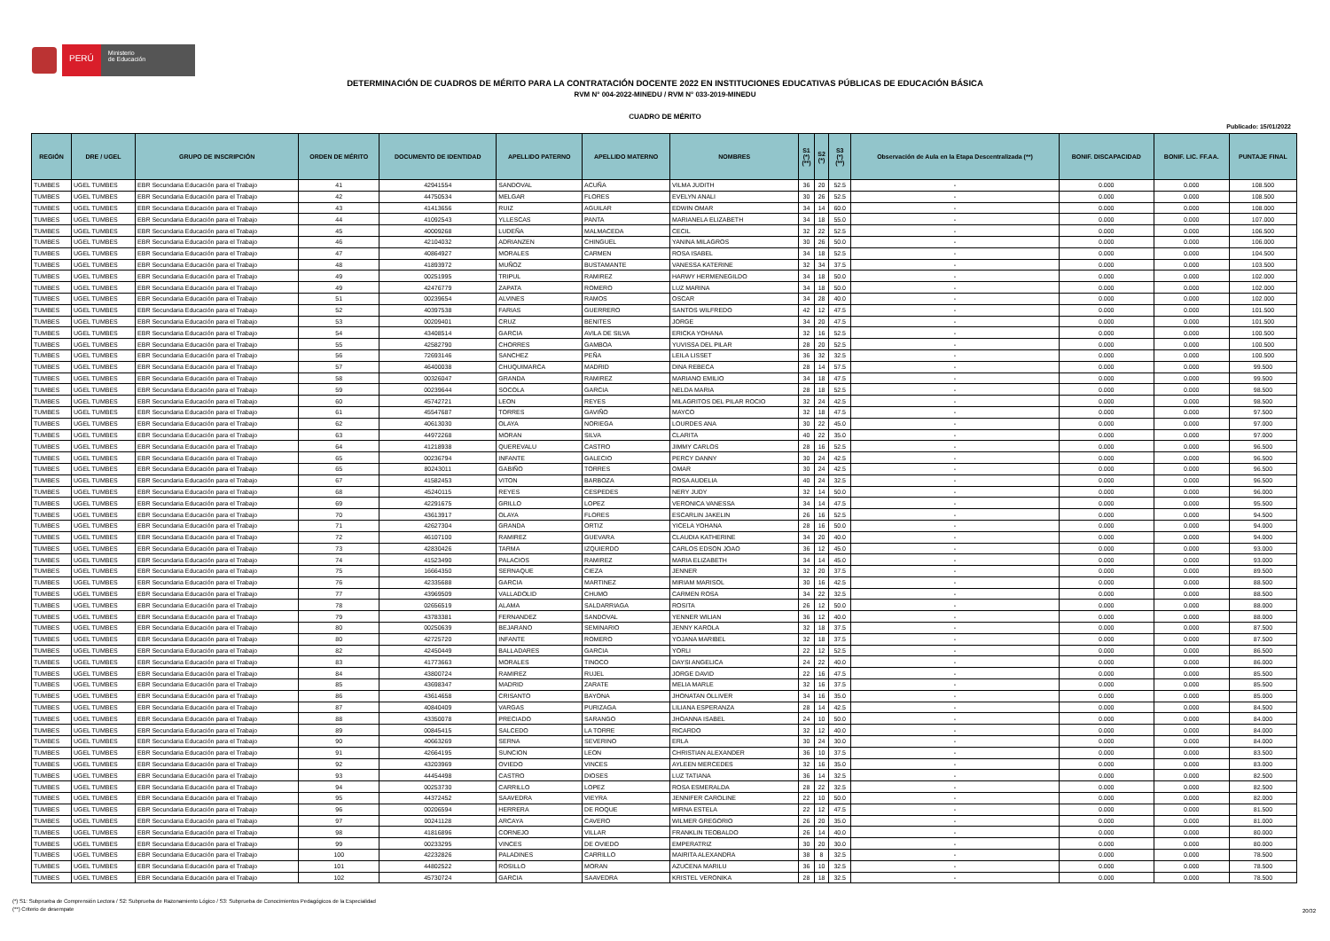PERÚ
Ministerio
de Educación
DETERMINACIÓN DE CUADROS DE MÉRITO PARA LA CONTRATACIÓN DOCENTE 2022 EN INSTITUCIONES EDUCATIVAS PÚBLICAS DE EDUCACIÓN BÁSICA
RVM N° 004-2022-MINEDU / RVM N° 033-2019-MINEDU
CUADRO DE MÉRITO
Publicado: 15/01/2022
| REGIÓN | DRE / UGEL | GRUPO DE INSCRIPCIÓN | ORDEN DE MÉRITO | DOCUMENTO DE IDENTIDAD | APELLIDO PATERNO | APELLIDO MATERNO | NOMBRES | S1 (*) (**) | S2 (*) | S3 (*) (**) | Observación de Aula en la Etapa Descentralizada (**) | BONIF. DISCAPACIDAD | BONIF. LIC. FF.AA. | PUNTAJE FINAL |
| --- | --- | --- | --- | --- | --- | --- | --- | --- | --- | --- | --- | --- | --- | --- |
| TUMBES | UGEL TUMBES | EBR Secundaria Educación para el Trabajo | 41 | 42941554 | SANDOVAL | ACUÑA | VILMA JUDITH | 36 | 20 | 52.5 | - | 0.000 | 0.000 | 108.500 |
| TUMBES | UGEL TUMBES | EBR Secundaria Educación para el Trabajo | 42 | 44750534 | MELGAR | FLORES | EVELYN ANALI | 30 | 26 | 52.5 | - | 0.000 | 0.000 | 108.500 |
| TUMBES | UGEL TUMBES | EBR Secundaria Educación para el Trabajo | 43 | 41413656 | RUIZ | AGUILAR | EDWIN OMAR | 34 | 14 | 60.0 | - | 0.000 | 0.000 | 108.000 |
| TUMBES | UGEL TUMBES | EBR Secundaria Educación para el Trabajo | 44 | 41092543 | YLLESCAS | PANTA | MARIANELA ELIZABETH | 34 | 18 | 55.0 | - | 0.000 | 0.000 | 107.000 |
| TUMBES | UGEL TUMBES | EBR Secundaria Educación para el Trabajo | 45 | 40009268 | LUDEÑA | MALMACEDA | CECIL | 32 | 22 | 52.5 | - | 0.000 | 0.000 | 106.500 |
| TUMBES | UGEL TUMBES | EBR Secundaria Educación para el Trabajo | 46 | 42104032 | ADRIANZEN | CHINGUEL | YANINA MILAGROS | 30 | 26 | 50.0 | - | 0.000 | 0.000 | 106.000 |
| TUMBES | UGEL TUMBES | EBR Secundaria Educación para el Trabajo | 47 | 40864927 | MORALES | CARMEN | ROSA ISABEL | 34 | 18 | 52.5 | - | 0.000 | 0.000 | 104.500 |
| TUMBES | UGEL TUMBES | EBR Secundaria Educación para el Trabajo | 48 | 41893972 | MUÑOZ | BUSTAMANTE | VANESSA KATERINE | 32 | 34 | 37.5 | - | 0.000 | 0.000 | 103.500 |
| TUMBES | UGEL TUMBES | EBR Secundaria Educación para el Trabajo | 49 | 00251995 | TRIPUL | RAMIREZ | HARWY HERMENEGILDO | 34 | 18 | 50.0 | - | 0.000 | 0.000 | 102.000 |
| TUMBES | UGEL TUMBES | EBR Secundaria Educación para el Trabajo | 49 | 42476779 | ZAPATA | ROMERO | LUZ MARINA | 34 | 18 | 50.0 | - | 0.000 | 0.000 | 102.000 |
| TUMBES | UGEL TUMBES | EBR Secundaria Educación para el Trabajo | 51 | 00239654 | ALVINES | RAMOS | OSCAR | 34 | 28 | 40.0 | - | 0.000 | 0.000 | 102.000 |
| TUMBES | UGEL TUMBES | EBR Secundaria Educación para el Trabajo | 52 | 40397538 | FARIAS | GUERRERO | SANTOS WILFREDO | 42 | 12 | 47.5 | - | 0.000 | 0.000 | 101.500 |
| TUMBES | UGEL TUMBES | EBR Secundaria Educación para el Trabajo | 53 | 00209401 | CRUZ | BENITES | JORGE | 34 | 20 | 47.5 | - | 0.000 | 0.000 | 101.500 |
| TUMBES | UGEL TUMBES | EBR Secundaria Educación para el Trabajo | 54 | 43408514 | GARCIA | AVILA DE SILVA | ERICKA YOHANA | 32 | 16 | 52.5 | - | 0.000 | 0.000 | 100.500 |
| TUMBES | UGEL TUMBES | EBR Secundaria Educación para el Trabajo | 55 | 42582790 | CHORRES | GAMBOA | YUVISSA DEL PILAR | 28 | 20 | 52.5 | - | 0.000 | 0.000 | 100.500 |
| TUMBES | UGEL TUMBES | EBR Secundaria Educación para el Trabajo | 56 | 72693146 | SANCHEZ | PEÑA | LEILA LISSET | 36 | 32 | 32.5 | - | 0.000 | 0.000 | 100.500 |
| TUMBES | UGEL TUMBES | EBR Secundaria Educación para el Trabajo | 57 | 46400038 | CHUQUIMARCA | MADRID | DINA REBECA | 28 | 14 | 57.5 | - | 0.000 | 0.000 | 99.500 |
| TUMBES | UGEL TUMBES | EBR Secundaria Educación para el Trabajo | 58 | 00326047 | GRANDA | RAMIREZ | MARIANO EMILIO | 34 | 18 | 47.5 | - | 0.000 | 0.000 | 99.500 |
| TUMBES | UGEL TUMBES | EBR Secundaria Educación para el Trabajo | 59 | 00239644 | SOCOLA | GARCIA | NELDA MARIA | 28 | 18 | 52.5 | - | 0.000 | 0.000 | 98.500 |
| TUMBES | UGEL TUMBES | EBR Secundaria Educación para el Trabajo | 60 | 45742721 | LEON | REYES | MILAGRITOS DEL PILAR ROCIO | 32 | 24 | 42.5 | - | 0.000 | 0.000 | 98.500 |
| TUMBES | UGEL TUMBES | EBR Secundaria Educación para el Trabajo | 61 | 45547687 | TORRES | GAVIÑO | MAYCO | 32 | 18 | 47.5 | - | 0.000 | 0.000 | 97.500 |
| TUMBES | UGEL TUMBES | EBR Secundaria Educación para el Trabajo | 62 | 40613030 | OLAYA | NORIEGA | LOURDES ANA | 30 | 22 | 45.0 | - | 0.000 | 0.000 | 97.000 |
| TUMBES | UGEL TUMBES | EBR Secundaria Educación para el Trabajo | 63 | 44972268 | MORAN | SILVA | CLARITA | 40 | 22 | 35.0 | - | 0.000 | 0.000 | 97.000 |
| TUMBES | UGEL TUMBES | EBR Secundaria Educación para el Trabajo | 64 | 41218938 | QUEREVALU | CASTRO | JIMMY CARLOS | 28 | 16 | 52.5 | - | 0.000 | 0.000 | 96.500 |
| TUMBES | UGEL TUMBES | EBR Secundaria Educación para el Trabajo | 65 | 00236794 | INFANTE | GALECIO | PERCY DANNY | 30 | 24 | 42.5 | - | 0.000 | 0.000 | 96.500 |
| TUMBES | UGEL TUMBES | EBR Secundaria Educación para el Trabajo | 65 | 80243011 | GABIÑO | TORRES | OMAR | 30 | 24 | 42.5 | - | 0.000 | 0.000 | 96.500 |
| TUMBES | UGEL TUMBES | EBR Secundaria Educación para el Trabajo | 67 | 41582453 | VITON | BARBOZA | ROSA AUDELIA | 40 | 24 | 32.5 | - | 0.000 | 0.000 | 96.500 |
| TUMBES | UGEL TUMBES | EBR Secundaria Educación para el Trabajo | 68 | 45240115 | REYES | CESPEDES | NERY JUDY | 32 | 14 | 50.0 | - | 0.000 | 0.000 | 96.000 |
| TUMBES | UGEL TUMBES | EBR Secundaria Educación para el Trabajo | 69 | 42291675 | GRILLO | LOPEZ | VERONICA VANESSA | 34 | 14 | 47.5 | - | 0.000 | 0.000 | 95.500 |
| TUMBES | UGEL TUMBES | EBR Secundaria Educación para el Trabajo | 70 | 43613917 | OLAYA | FLORES | ESCARLIN JAKELIN | 26 | 16 | 52.5 | - | 0.000 | 0.000 | 94.500 |
| TUMBES | UGEL TUMBES | EBR Secundaria Educación para el Trabajo | 71 | 42627304 | GRANDA | ORTIZ | YICELA YOHANA | 28 | 16 | 50.0 | - | 0.000 | 0.000 | 94.000 |
| TUMBES | UGEL TUMBES | EBR Secundaria Educación para el Trabajo | 72 | 46107100 | RAMIREZ | GUEVARA | CLAUDIA KATHERINE | 34 | 20 | 40.0 | - | 0.000 | 0.000 | 94.000 |
| TUMBES | UGEL TUMBES | EBR Secundaria Educación para el Trabajo | 73 | 42830426 | TARMA | IZQUIERDO | CARLOS EDSON JOAO | 36 | 12 | 45.0 | - | 0.000 | 0.000 | 93.000 |
| TUMBES | UGEL TUMBES | EBR Secundaria Educación para el Trabajo | 74 | 41523490 | PALACIOS | RAMIREZ | MARIA ELIZABETH | 34 | 14 | 45.0 | - | 0.000 | 0.000 | 93.000 |
| TUMBES | UGEL TUMBES | EBR Secundaria Educación para el Trabajo | 75 | 16664350 | SERNAQUE | CIEZA | JENNER | 32 | 20 | 37.5 | - | 0.000 | 0.000 | 89.500 |
| TUMBES | UGEL TUMBES | EBR Secundaria Educación para el Trabajo | 76 | 42335688 | GARCIA | MARTINEZ | MIRIAM MARISOL | 30 | 16 | 42.5 | - | 0.000 | 0.000 | 88.500 |
| TUMBES | UGEL TUMBES | EBR Secundaria Educación para el Trabajo | 77 | 43969509 | VALLADOLID | CHUMO | CARMEN ROSA | 34 | 22 | 32.5 | - | 0.000 | 0.000 | 88.500 |
| TUMBES | UGEL TUMBES | EBR Secundaria Educación para el Trabajo | 78 | 02656519 | ALAMA | SALDARRIAGA | ROSITA | 26 | 12 | 50.0 | - | 0.000 | 0.000 | 88.000 |
| TUMBES | UGEL TUMBES | EBR Secundaria Educación para el Trabajo | 79 | 43783381 | FERNANDEZ | SANDOVAL | YENNER WILIAN | 36 | 12 | 40.0 | - | 0.000 | 0.000 | 88.000 |
| TUMBES | UGEL TUMBES | EBR Secundaria Educación para el Trabajo | 80 | 00250639 | BEJARANO | SEMINARIO | JENNY KAROLA | 32 | 18 | 37.5 | - | 0.000 | 0.000 | 87.500 |
| TUMBES | UGEL TUMBES | EBR Secundaria Educación para el Trabajo | 80 | 42725720 | INFANTE | ROMERO | YOJANA MARIBEL | 32 | 18 | 37.5 | - | 0.000 | 0.000 | 87.500 |
| TUMBES | UGEL TUMBES | EBR Secundaria Educación para el Trabajo | 82 | 42450449 | BALLADARES | GARCIA | YORLI | 22 | 12 | 52.5 | - | 0.000 | 0.000 | 86.500 |
| TUMBES | UGEL TUMBES | EBR Secundaria Educación para el Trabajo | 83 | 41773663 | MORALES | TINOCO | DAYSI ANGELICA | 24 | 22 | 40.0 | - | 0.000 | 0.000 | 86.000 |
| TUMBES | UGEL TUMBES | EBR Secundaria Educación para el Trabajo | 84 | 43800724 | RAMIREZ | RUJEL | JORGE DAVID | 22 | 16 | 47.5 | - | 0.000 | 0.000 | 85.500 |
| TUMBES | UGEL TUMBES | EBR Secundaria Educación para el Trabajo | 85 | 43698347 | MADRID | ZARATE | MELIA MARLE | 32 | 16 | 37.5 | - | 0.000 | 0.000 | 85.500 |
| TUMBES | UGEL TUMBES | EBR Secundaria Educación para el Trabajo | 86 | 43614658 | CRISANTO | BAYONA | JHONATAN OLLIVER | 34 | 16 | 35.0 | - | 0.000 | 0.000 | 85.000 |
| TUMBES | UGEL TUMBES | EBR Secundaria Educación para el Trabajo | 87 | 40840409 | VARGAS | PURIZAGA | LILIANA ESPERANZA | 28 | 14 | 42.5 | - | 0.000 | 0.000 | 84.500 |
| TUMBES | UGEL TUMBES | EBR Secundaria Educación para el Trabajo | 88 | 43350078 | PRECIADO | SARANGO | JHOANNA ISABEL | 24 | 10 | 50.0 | - | 0.000 | 0.000 | 84.000 |
| TUMBES | UGEL TUMBES | EBR Secundaria Educación para el Trabajo | 89 | 00845415 | SALCEDO | LA TORRE | RICARDO | 32 | 12 | 40.0 | - | 0.000 | 0.000 | 84.000 |
| TUMBES | UGEL TUMBES | EBR Secundaria Educación para el Trabajo | 90 | 40663269 | SERNA | SEVERINO | ERLA | 30 | 24 | 30.0 | - | 0.000 | 0.000 | 84.000 |
| TUMBES | UGEL TUMBES | EBR Secundaria Educación para el Trabajo | 91 | 42664195 | SUNCION | LEON | CHRISTIAN ALEXANDER | 36 | 10 | 37.5 | - | 0.000 | 0.000 | 83.500 |
| TUMBES | UGEL TUMBES | EBR Secundaria Educación para el Trabajo | 92 | 43203969 | OVIEDO | VINCES | AYLEEN MERCEDES | 32 | 16 | 35.0 | - | 0.000 | 0.000 | 83.000 |
| TUMBES | UGEL TUMBES | EBR Secundaria Educación para el Trabajo | 93 | 44454498 | CASTRO | DIOSES | LUZ TATIANA | 36 | 14 | 32.5 | - | 0.000 | 0.000 | 82.500 |
| TUMBES | UGEL TUMBES | EBR Secundaria Educación para el Trabajo | 94 | 00253730 | CARRILLO | LOPEZ | ROSA ESMERALDA | 28 | 22 | 32.5 | - | 0.000 | 0.000 | 82.500 |
| TUMBES | UGEL TUMBES | EBR Secundaria Educación para el Trabajo | 95 | 44372452 | SAAVEDRA | VIEYRA | JENNIFER CAROLINE | 22 | 10 | 50.0 | - | 0.000 | 0.000 | 82.000 |
| TUMBES | UGEL TUMBES | EBR Secundaria Educación para el Trabajo | 96 | 00206594 | HERRERA | DE ROQUE | MIRNA ESTELA | 22 | 12 | 47.5 | - | 0.000 | 0.000 | 81.500 |
| TUMBES | UGEL TUMBES | EBR Secundaria Educación para el Trabajo | 97 | 00241128 | ARCAYA | CAVERO | WILMER GREGORIO | 26 | 20 | 35.0 | - | 0.000 | 0.000 | 81.000 |
| TUMBES | UGEL TUMBES | EBR Secundaria Educación para el Trabajo | 98 | 41816896 | CORNEJO | VILLAR | FRANKLIN TEOBALDO | 26 | 14 | 40.0 | - | 0.000 | 0.000 | 80.000 |
| TUMBES | UGEL TUMBES | EBR Secundaria Educación para el Trabajo | 99 | 00233295 | VINCES | DE OVIEDO | EMPERATRIZ | 30 | 20 | 30.0 | - | 0.000 | 0.000 | 80.000 |
| TUMBES | UGEL TUMBES | EBR Secundaria Educación para el Trabajo | 100 | 42232826 | PALADINES | CARRILLO | MAIRITA ALEXANDRA | 38 | 8 | 32.5 | - | 0.000 | 0.000 | 78.500 |
| TUMBES | UGEL TUMBES | EBR Secundaria Educación para el Trabajo | 101 | 44802522 | ROSILLO | MORAN | AZUCENA MARILU | 36 | 10 | 32.5 | - | 0.000 | 0.000 | 78.500 |
| TUMBES | UGEL TUMBES | EBR Secundaria Educación para el Trabajo | 102 | 45730724 | GARCIA | SAAVEDRA | KRISTEL VERONIKA | 28 | 18 | 32.5 | - | 0.000 | 0.000 | 78.500 |
(*) S1: Subprueba de Comprensión Lectora / S2: Subprueba de Razonamiento Lógico / S3: Subprueba de Conocimientos Pedagógicos de la Especialidad
(**) Criterio de desempate
20/32